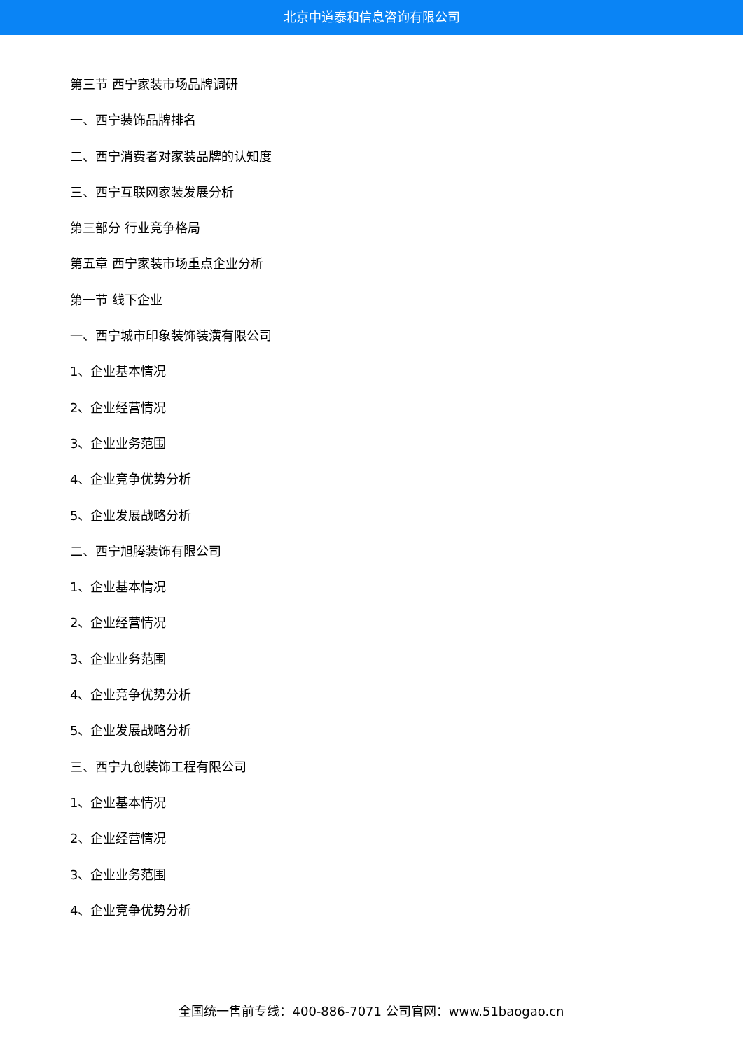北京中道泰和信息咨询有限公司
第三节 西宁家装市场品牌调研
一、西宁装饰品牌排名
二、西宁消费者对家装品牌的认知度
三、西宁互联网家装发展分析
第三部分 行业竞争格局
第五章 西宁家装市场重点企业分析
第一节 线下企业
一、西宁城市印象装饰装潢有限公司
1、企业基本情况
2、企业经营情况
3、企业业务范围
4、企业竞争优势分析
5、企业发展战略分析
二、西宁旭腾装饰有限公司
1、企业基本情况
2、企业经营情况
3、企业业务范围
4、企业竞争优势分析
5、企业发展战略分析
三、西宁九创装饰工程有限公司
1、企业基本情况
2、企业经营情况
3、企业业务范围
4、企业竞争优势分析
全国统一售前专线：400-886-7071 公司官网：www.51baogao.cn